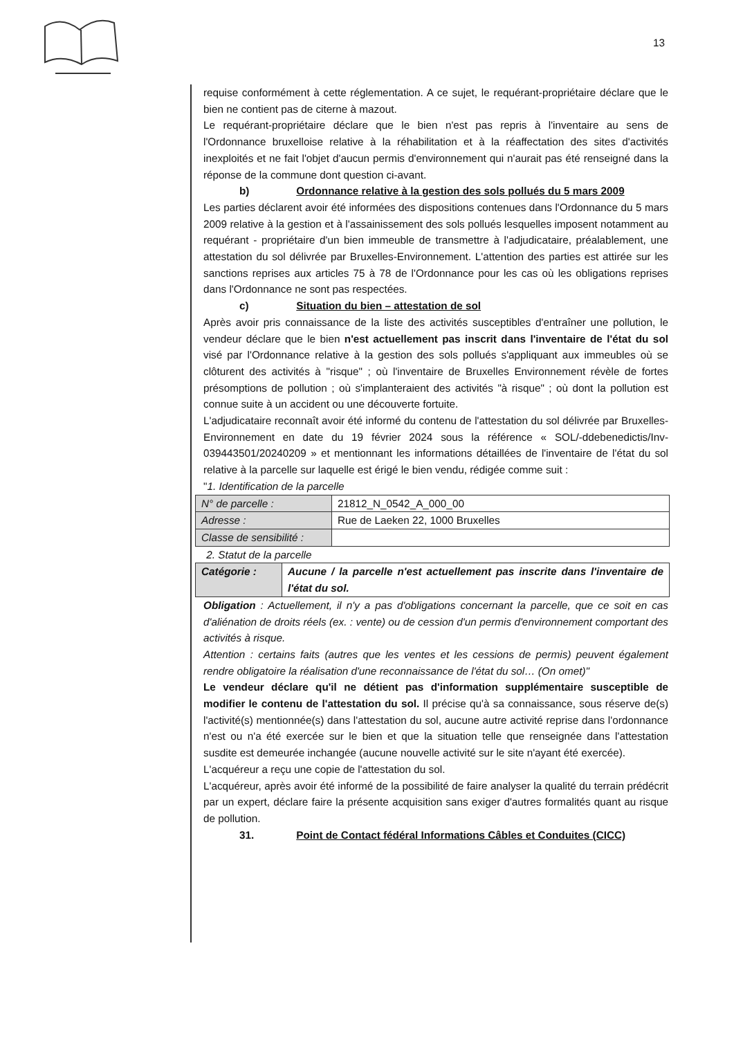13
requise conformément à cette réglementation. A ce sujet, le requérant-propriétaire déclare que le bien ne contient pas de citerne à mazout.
Le requérant-propriétaire déclare que le bien n'est pas repris à l'inventaire au sens de l'Ordonnance bruxelloise relative à la réhabilitation et à la réaffectation des sites d'activités inexploités et ne fait l'objet d'aucun permis d'environnement qui n'aurait pas été renseigné dans la réponse de la commune dont question ci-avant.
b) Ordonnance relative à la gestion des sols pollués du 5 mars 2009
Les parties déclarent avoir été informées des dispositions contenues dans l'Ordonnance du 5 mars 2009 relative à la gestion et à l'assainissement des sols pollués lesquelles imposent notamment au requérant - propriétaire d'un bien immeuble de transmettre à l'adjudicataire, préalablement, une attestation du sol délivrée par Bruxelles-Environnement. L'attention des parties est attirée sur les sanctions reprises aux articles 75 à 78 de l'Ordonnance pour les cas où les obligations reprises dans l'Ordonnance ne sont pas respectées.
c) Situation du bien – attestation de sol
Après avoir pris connaissance de la liste des activités susceptibles d'entraîner une pollution, le vendeur déclare que le bien n'est actuellement pas inscrit dans l'inventaire de l'état du sol visé par l'Ordonnance relative à la gestion des sols pollués s'appliquant aux immeubles où se clôturent des activités à "risque" ; où l'inventaire de Bruxelles Environnement révèle de fortes présomptions de pollution ; où s'implanteraient des activités "à risque" ; où dont la pollution est connue suite à un accident ou une découverte fortuite.
L'adjudicataire reconnaît avoir été informé du contenu de l'attestation du sol délivrée par Bruxelles-Environnement en date du 19 février 2024 sous la référence « SOL/-ddebenedictis/Inv-039443501/20240209 » et mentionnant les informations détaillées de l'inventaire de l'état du sol relative à la parcelle sur laquelle est érigé le bien vendu, rédigée comme suit :
"1. Identification de la parcelle
| N° de parcelle : | 21812_N_0542_A_000_00 |
| Adresse : | Rue de Laeken 22, 1000 Bruxelles |
| Classe de sensibilité : | |
2. Statut de la parcelle
| Catégorie : | Aucune / la parcelle n'est actuellement pas inscrite dans l'inventaire de l'état du sol. |
Obligation : Actuellement, il n'y a pas d'obligations concernant la parcelle, que ce soit en cas d'aliénation de droits réels (ex. : vente) ou de cession d'un permis d'environnement comportant des activités à risque.
Attention : certains faits (autres que les ventes et les cessions de permis) peuvent également rendre obligatoire la réalisation d'une reconnaissance de l'état du sol… (On omet)"
Le vendeur déclare qu'il ne détient pas d'information supplémentaire susceptible de modifier le contenu de l'attestation du sol. Il précise qu'à sa connaissance, sous réserve de(s) l'activité(s) mentionnée(s) dans l'attestation du sol, aucune autre activité reprise dans l'ordonnance n'est ou n'a été exercée sur le bien et que la situation telle que renseignée dans l'attestation susdite est demeurée inchangée (aucune nouvelle activité sur le site n'ayant été exercée).
L'acquéreur a reçu une copie de l'attestation du sol.
L'acquéreur, après avoir été informé de la possibilité de faire analyser la qualité du terrain prédécrit par un expert, déclare faire la présente acquisition sans exiger d'autres formalités quant au risque de pollution.
31. Point de Contact fédéral Informations Câbles et Conduites (CICC)